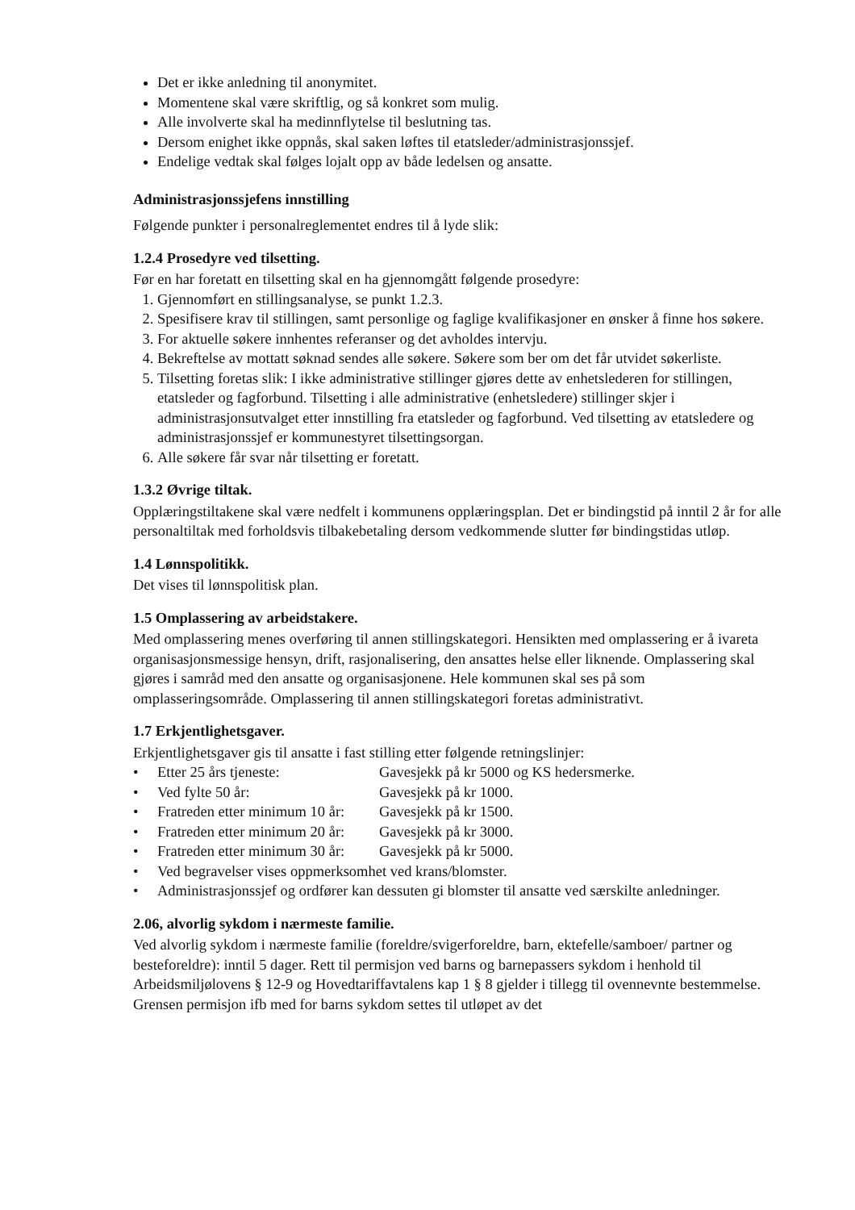Det er ikke anledning til anonymitet.
Momentene skal være skriftlig, og så konkret som mulig.
Alle involverte skal ha medinnflytelse til beslutning tas.
Dersom enighet ikke oppnås, skal saken løftes til etatsleder/administrasjonssjef.
Endelige vedtak skal følges lojalt opp av både ledelsen og ansatte.
Administrasjonssjefens innstilling
Følgende punkter i personalreglementet endres til å lyde slik:
1.2.4 Prosedyre ved tilsetting.
Før en har foretatt en tilsetting skal en ha gjennomgått følgende prosedyre:
1. Gjennomført en stillingsanalyse, se punkt 1.2.3.
2. Spesifisere krav til stillingen, samt personlige og faglige kvalifikasjoner en ønsker å finne hos søkere.
3. For aktuelle søkere innhentes referanser og det avholdes intervju.
4. Bekreftelse av mottatt søknad sendes alle søkere. Søkere som ber om det får utvidet søkerliste.
5. Tilsetting foretas slik: I ikke administrative stillinger gjøres dette av enhetslederen for stillingen, etatsleder og fagforbund. Tilsetting i alle administrative (enhetsledere) stillinger skjer i administrasjonsutvalget etter innstilling fra etatsleder og fagforbund. Ved tilsetting av etatsledere og administrasjonssjef er kommunestyret tilsettingsorgan.
6. Alle søkere får svar når tilsetting er foretatt.
1.3.2 Øvrige tiltak.
Opplæringstiltakene skal være nedfelt i kommunens opplæringsplan. Det er bindingstid på inntil 2 år for alle personaltiltak med forholdsvis tilbakebetaling dersom vedkommende slutter før bindingstidas utløp.
1.4 Lønnspolitikk.
Det vises til lønnspolitisk plan.
1.5 Omplassering av arbeidstakere.
Med omplassering menes overføring til annen stillingskategori. Hensikten med omplassering er å ivareta organisasjonsmessige hensyn, drift, rasjonalisering, den ansattes helse eller liknende. Omplassering skal gjøres i samråd med den ansatte og organisasjonene. Hele kommunen skal ses på som omplasseringsområde. Omplassering til annen stillingskategori foretas administrativt.
1.7 Erkjentlighetsgaver.
Erkjentlighetsgaver gis til ansatte i fast stilling etter følgende retningslinjer:
| • | Etter 25 års tjeneste: | Gavesjekk på kr 5000 og KS hedersmerke. |
| • | Ved fylte 50 år: | Gavesjekk på kr 1000. |
| • | Fratreden etter minimum 10 år: | Gavesjekk på kr 1500. |
| • | Fratreden etter minimum 20 år: | Gavesjekk på kr 3000. |
| • | Fratreden etter minimum 30 år: | Gavesjekk på kr 5000. |
| • | Ved begravelser vises oppmerksomhet ved krans/blomster. | |
| • | Administrasjonssjef og ordfører kan dessuten gi blomster til ansatte ved særskilte anledninger. | |
2.06, alvorlig sykdom i nærmeste familie.
Ved alvorlig sykdom i nærmeste familie (foreldre/svigerforeldre, barn, ektefelle/samboer/ partner og besteforeldre): inntil 5 dager. Rett til permisjon ved barns og barnepassers sykdom i henhold til Arbeidsmiljølovens § 12-9 og Hovedtariffavtalens kap 1 § 8 gjelder i tillegg til ovennevnte bestemmelse. Grensen permisjon ifb med for barns sykdom settes til utløpet av det